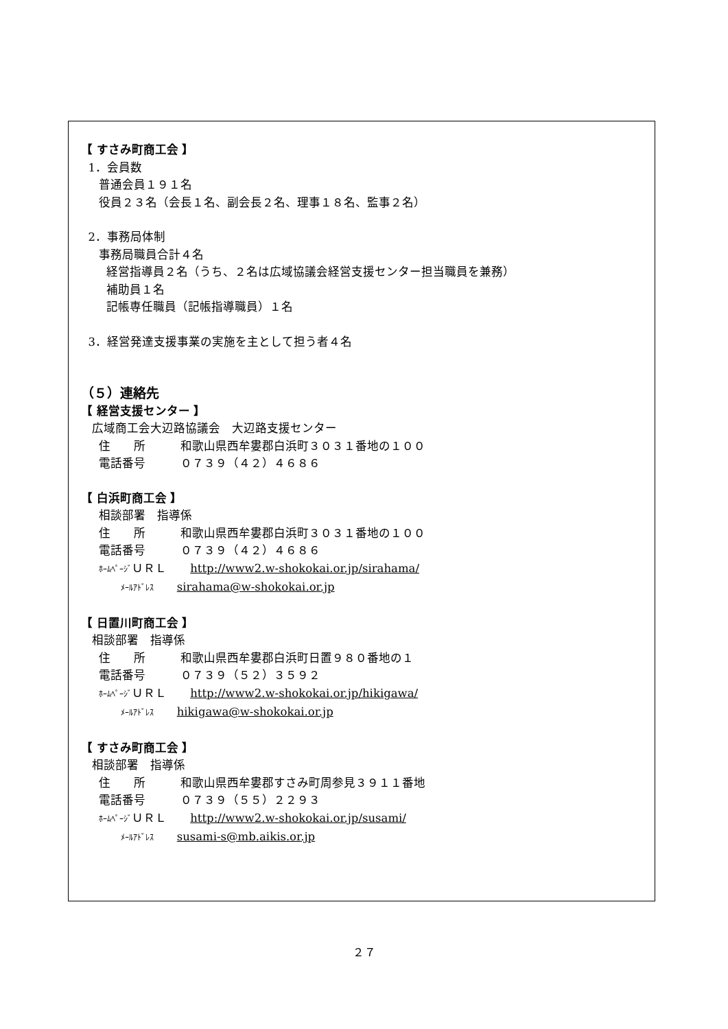【 すさみ町商工会 】
1．会員数
普通会員１９１名
役員２３名（会長１名、副会長２名、理事１８名、監事２名）
2．事務局体制
事務局職員合計４名
経営指導員２名（うち、２名は広域協議会経営支援センター担当職員を兼務）
補助員１名
記帳専任職員（記帳指導職員）１名
3．経営発達支援事業の実施を主として担う者４名
（５）連絡先
【 経営支援センター 】
広域商工会大辺路協議会　大辺路支援センター
住　　所　　　和歌山県西牟婁郡白浜町３０３１番地の１００
電話番号　　　０７３９（４２）４６８６
【 白浜町商工会 】
相談部署　指導係
住　　所　　　和歌山県西牟婁郡白浜町３０３１番地の１００
電話番号　　　０７３９（４２）４６８６
ﾎｰﾑﾍﾟｰｼﾞＵＲＬ　　http://www2.w-shokokai.or.jp/sirahama/
ﾒｰﾙｱﾄﾞﾚｽ　　sirahama@w-shokokai.or.jp
【 日置川町商工会 】
相談部署　指導係
住　　所　　　和歌山県西牟婁郡白浜町日置９８０番地の１
電話番号　　　０７３９（５２）３５９２
ﾎｰﾑﾍﾟｰｼﾞＵＲＬ　　http://www2.w-shokokai.or.jp/hikigawa/
ﾒｰﾙｱﾄﾞﾚｽ　　hikigawa@w-shokokai.or.jp
【 すさみ町商工会 】
相談部署　指導係
住　　所　　　和歌山県西牟婁郡すさみ町周参見３９１１番地
電話番号　　　０７３９（５５）２２９３
ﾎｰﾑﾍﾟｰｼﾞＵＲＬ　　http://www2.w-shokokai.or.jp/susami/
ﾒｰﾙｱﾄﾞﾚｽ　　susami-s@mb.aikis.or.jp
２７